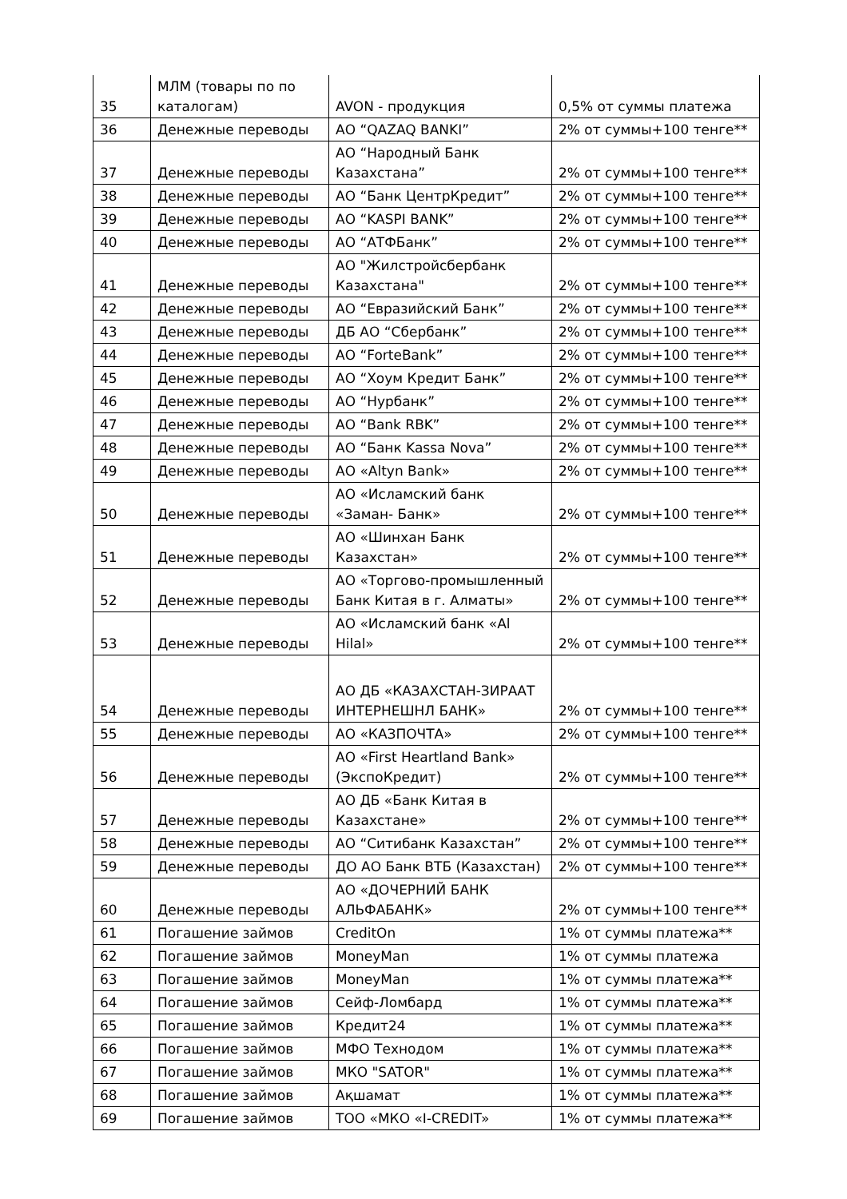| 35 | МЛМ (товары по по каталогам) | AVON - продукция | 0,5% от суммы платежа |
| 36 | Денежные переводы | АО “QAZAQ BANKI” | 2% от суммы+100 тенге** |
| 37 | Денежные переводы | АО “Народный Банк Казахстана” | 2% от суммы+100 тенге** |
| 38 | Денежные переводы | АО “Банк ЦентрКредит” | 2% от суммы+100 тенге** |
| 39 | Денежные переводы | АО “KASPI BANK” | 2% от суммы+100 тенге** |
| 40 | Денежные переводы | АО “АТФБанк” | 2% от суммы+100 тенге** |
| 41 | Денежные переводы | АО "Жилстройсбербанк Казахстана" | 2% от суммы+100 тенге** |
| 42 | Денежные переводы | АО “Евразийский Банк” | 2% от суммы+100 тенге** |
| 43 | Денежные переводы | ДБ АО “Сбербанк” | 2% от суммы+100 тенге** |
| 44 | Денежные переводы | АО “ForteBank” | 2% от суммы+100 тенге** |
| 45 | Денежные переводы | АО “Хоум Кредит Банк” | 2% от суммы+100 тенге** |
| 46 | Денежные переводы | АО “Нурбанк” | 2% от суммы+100 тенге** |
| 47 | Денежные переводы | АО “Bank RBK” | 2% от суммы+100 тенге** |
| 48 | Денежные переводы | АО “Банк Kassa Nova” | 2% от суммы+100 тенге** |
| 49 | Денежные переводы | АО «Altyn Bank» | 2% от суммы+100 тенге** |
| 50 | Денежные переводы | АО «Исламский банк «Заман- Банк» | 2% от суммы+100 тенге** |
| 51 | Денежные переводы | АО «Шинхан Банк Казахстан» | 2% от суммы+100 тенге** |
| 52 | Денежные переводы | АО «Торгово-промышленный Банк Китая в г. Алматы» | 2% от суммы+100 тенге** |
| 53 | Денежные переводы | АО «Исламский банк «Al Hilal» | 2% от суммы+100 тенге** |
| 54 | Денежные переводы | АО ДБ «КАЗАХСТАН-ЗИРААТ ИНТЕРНЕШНЛ БАНК» | 2% от суммы+100 тенге** |
| 55 | Денежные переводы | АО «КАЗПОЧТА» | 2% от суммы+100 тенге** |
| 56 | Денежные переводы | АО «First Heartland Bank» (ЭкспоКредит) | 2% от суммы+100 тенге** |
| 57 | Денежные переводы | АО ДБ «Банк Китая в Казахстане» | 2% от суммы+100 тенге** |
| 58 | Денежные переводы | АО “Ситибанк Казахстан” | 2% от суммы+100 тенге** |
| 59 | Денежные переводы | ДО АО Банк ВТБ (Казахстан) | 2% от суммы+100 тенге** |
| 60 | Денежные переводы | АО «ДОЧЕРНИЙ БАНК АЛЬФАБАНК» | 2% от суммы+100 тенге** |
| 61 | Погашение займов | CreditOn | 1% от суммы платежа** |
| 62 | Погашение займов | MoneyMan | 1% от суммы платежа |
| 63 | Погашение займов | MoneyMan | 1% от суммы платежа** |
| 64 | Погашение займов | Сейф-Ломбард | 1% от суммы платежа** |
| 65 | Погашение займов | Кредит24 | 1% от суммы платежа** |
| 66 | Погашение займов | МФО Технодом | 1% от суммы платежа** |
| 67 | Погашение займов | МКО "SATOR" | 1% от суммы платежа** |
| 68 | Погашение займов | Ақшамат | 1% от суммы платежа** |
| 69 | Погашение займов | ТОО «МКО «I-CREDIT» | 1% от суммы платежа** |